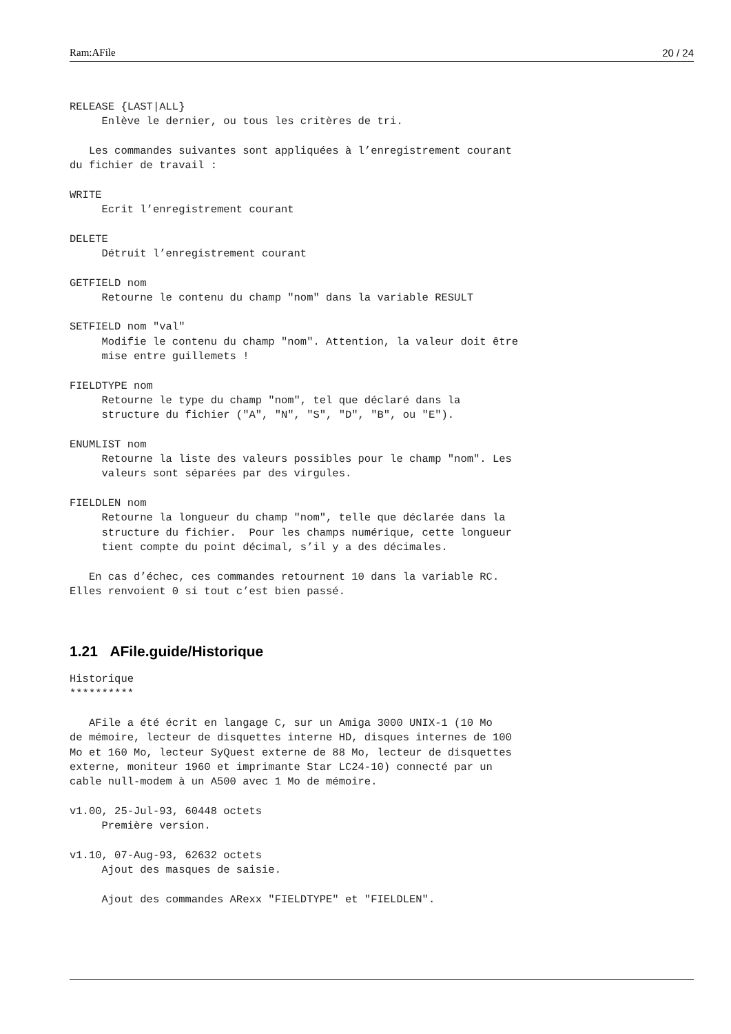Ram:AFile 20 / 24
RELEASE {LAST|ALL}
     Enlève le dernier, ou tous les critères de tri.

   Les commandes suivantes sont appliquées à l’enregistrement courant
du fichier de travail :

WRITE
     Ecrit l’enregistrement courant

DELETE
     Détruit l’enregistrement courant

GETFIELD nom
     Retourne le contenu du champ "nom" dans la variable RESULT

SETFIELD nom "val"
     Modifie le contenu du champ "nom". Attention, la valeur doit être
     mise entre guillemets !

FIELDTYPE nom
     Retourne le type du champ "nom", tel que déclaré dans la
     structure du fichier ("A", "N", "S", "D", "B", ou "E").

ENUMLIST nom
     Retourne la liste des valeurs possibles pour le champ "nom". Les
     valeurs sont séparées par des virgules.

FIELDLEN nom
     Retourne la longueur du champ "nom", telle que déclarée dans la
     structure du fichier.  Pour les champs numérique, cette longueur
     tient compte du point décimal, s’il y a des décimales.

   En cas d’échec, ces commandes retournent 10 dans la variable RC.
Elles renvoient 0 si tout c’est bien passé.
1.21 AFile.guide/Historique
Historique
**********

   AFile a été écrit en langage C, sur un Amiga 3000 UNIX-1 (10 Mo
de mémoire, lecteur de disquettes interne HD, disques internes de 100
Mo et 160 Mo, lecteur SyQuest externe de 88 Mo, lecteur de disquettes
externe, moniteur 1960 et imprimante Star LC24-10) connecté par un
cable null-modem à un A500 avec 1 Mo de mémoire.

v1.00, 25-Jul-93, 60448 octets
     Première version.

v1.10, 07-Aug-93, 62632 octets
     Ajout des masques de saisie.

     Ajout des commandes ARexx "FIELDTYPE" et "FIELDLEN".